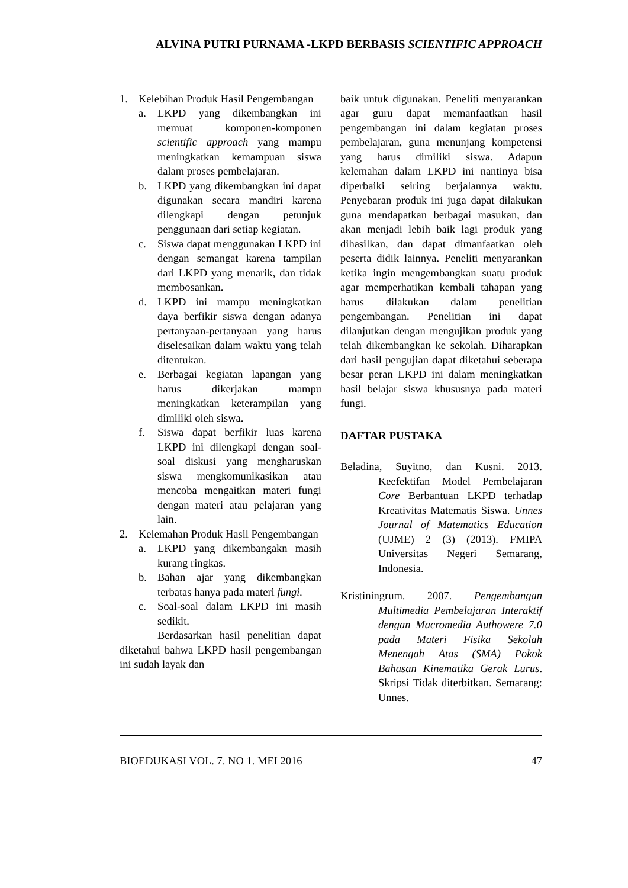ALVINA PUTRI PURNAMA -LKPD BERBASIS SCIENTIFIC APPROACH
1. Kelebihan Produk Hasil Pengembangan
a. LKPD yang dikembangkan ini memuat komponen-komponen scientific approach yang mampu meningkatkan kemampuan siswa dalam proses pembelajaran.
b. LKPD yang dikembangkan ini dapat digunakan secara mandiri karena dilengkapi dengan petunjuk penggunaan dari setiap kegiatan.
c. Siswa dapat menggunakan LKPD ini dengan semangat karena tampilan dari LKPD yang menarik, dan tidak membosankan.
d. LKPD ini mampu meningkatkan daya berfikir siswa dengan adanya pertanyaan-pertanyaan yang harus diselesaikan dalam waktu yang telah ditentukan.
e. Berbagai kegiatan lapangan yang harus dikerjakan mampu meningkatkan keterampilan yang dimiliki oleh siswa.
f. Siswa dapat berfikir luas karena LKPD ini dilengkapi dengan soal-soal diskusi yang mengharuskan siswa mengkomunikasikan atau mencoba mengaitkan materi fungi dengan materi atau pelajaran yang lain.
2. Kelemahan Produk Hasil Pengembangan
a. LKPD yang dikembangakn masih kurang ringkas.
b. Bahan ajar yang dikembangkan terbatas hanya pada materi fungi.
c. Soal-soal dalam LKPD ini masih sedikit.
Berdasarkan hasil penelitian dapat diketahui bahwa LKPD hasil pengembangan ini sudah layak dan
baik untuk digunakan. Peneliti menyarankan agar guru dapat memanfaatkan hasil pengembangan ini dalam kegiatan proses pembelajaran, guna menunjang kompetensi yang harus dimiliki siswa. Adapun kelemahan dalam LKPD ini nantinya bisa diperbaiki seiring berjalannya waktu. Penyebaran produk ini juga dapat dilakukan guna mendapatkan berbagai masukan, dan akan menjadi lebih baik lagi produk yang dihasilkan, dan dapat dimanfaatkan oleh peserta didik lainnya. Peneliti menyarankan ketika ingin mengembangkan suatu produk agar memperhatikan kembali tahapan yang harus dilakukan dalam penelitian pengembangan. Penelitian ini dapat dilanjutkan dengan mengujikan produk yang telah dikembangkan ke sekolah. Diharapkan dari hasil pengujian dapat diketahui seberapa besar peran LKPD ini dalam meningkatkan hasil belajar siswa khususnya pada materi fungi.
DAFTAR PUSTAKA
Beladina, Suyitno, dan Kusni. 2013. Keefektifan Model Pembelajaran Core Berbantuan LKPD terhadap Kreativitas Matematis Siswa. Unnes Journal of Matematics Education (UJME) 2 (3) (2013). FMIPA Universitas Negeri Semarang, Indonesia.
Kristiningrum. 2007. Pengembangan Multimedia Pembelajaran Interaktif dengan Macromedia Authowere 7.0 pada Materi Fisika Sekolah Menengah Atas (SMA) Pokok Bahasan Kinematika Gerak Lurus. Skripsi Tidak diterbitkan. Semarang: Unnes.
BIOEDUKASI VOL. 7. NO 1. MEI 2016 47